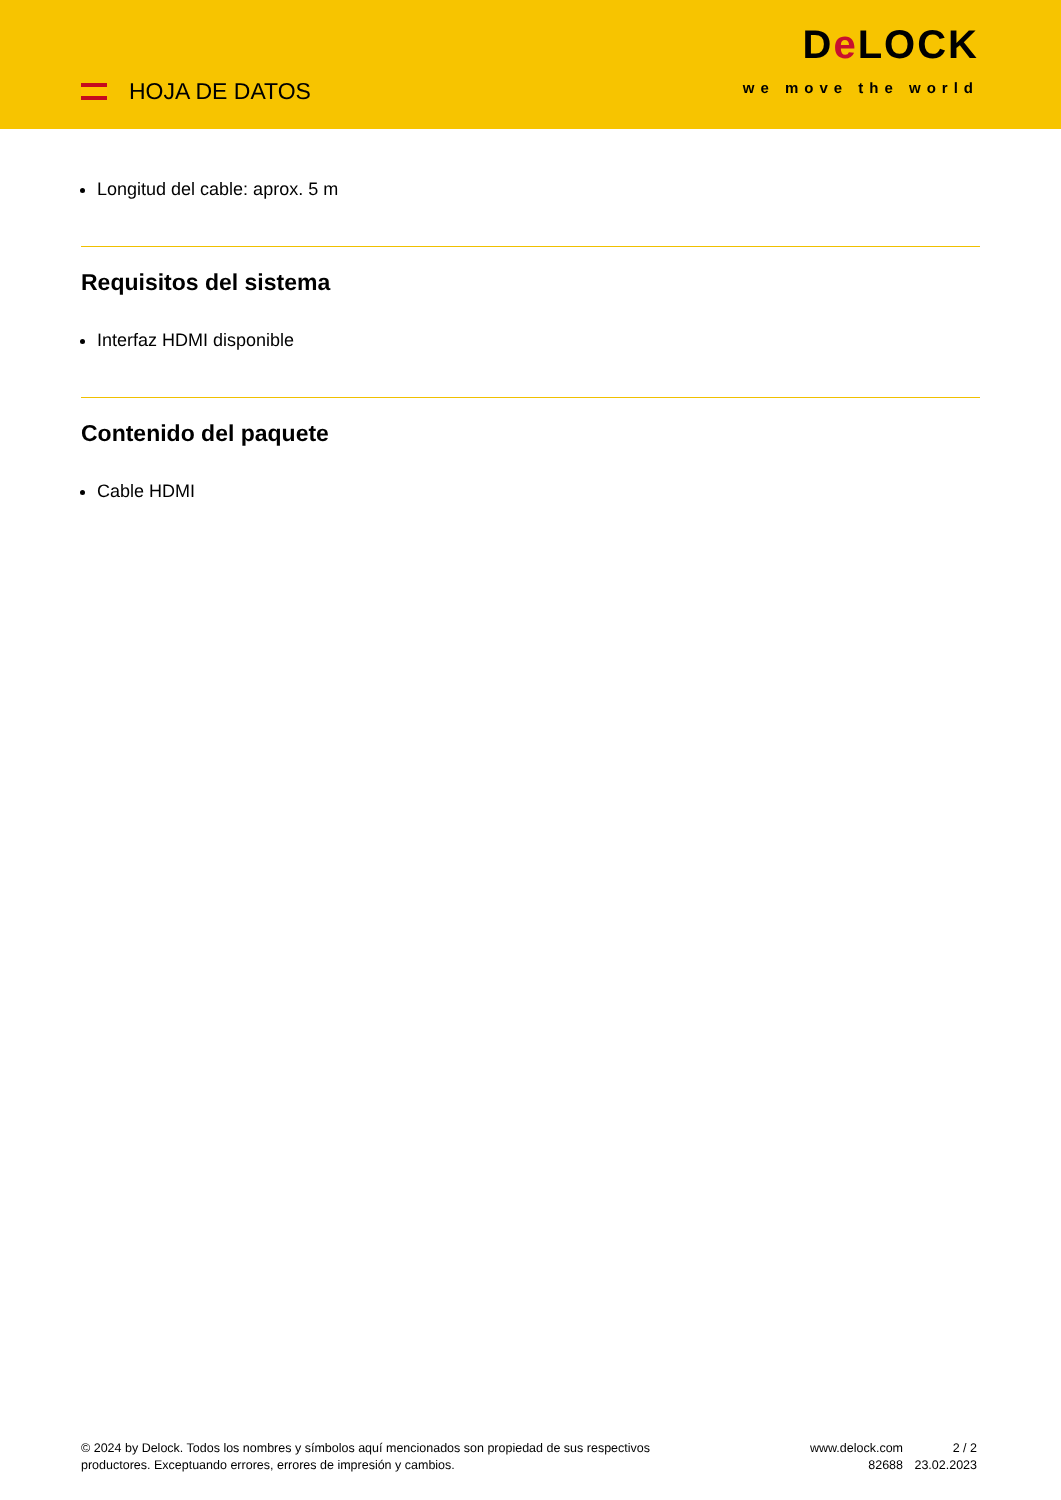HOJA DE DATOS
De LOCK
we move the world
Longitud del cable: aprox. 5 m
Requisitos del sistema
Interfaz HDMI disponible
Contenido del paquete
Cable HDMI
© 2024 by Delock. Todos los nombres y símbolos aquí mencionados son propiedad de sus respectivos productores. Exceptuando errores, errores de impresión y cambios.
www.delock.com
82688
2 / 2
23.02.2023